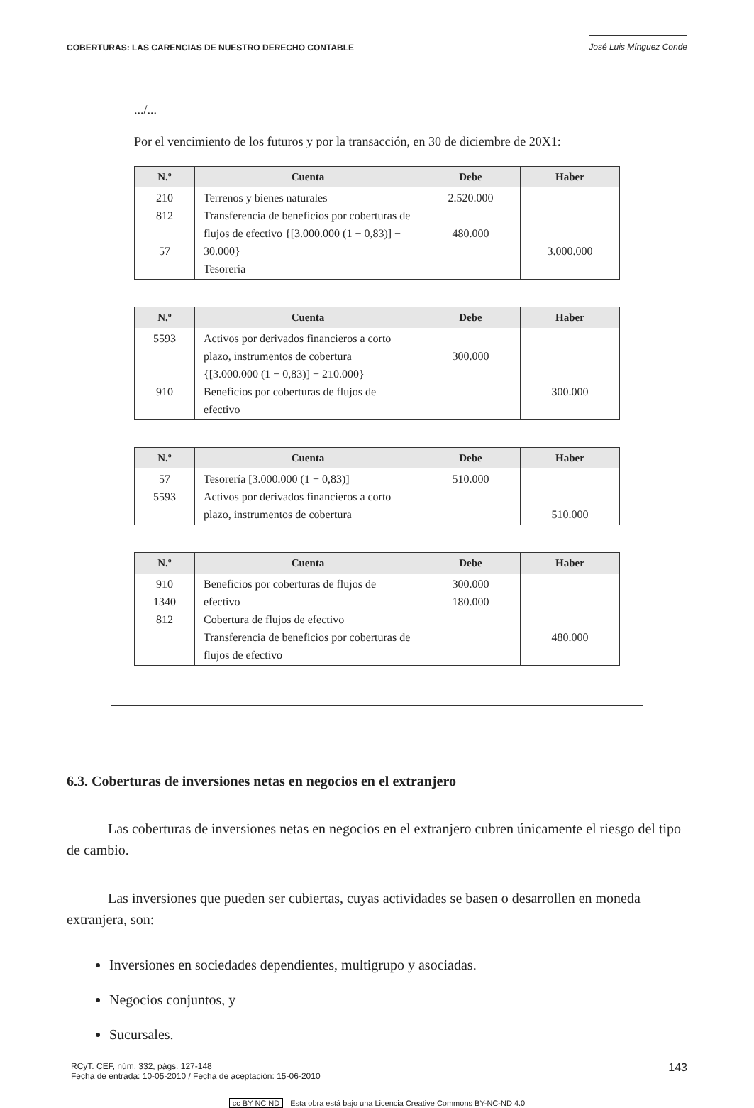COBERTURAS: LAS CARENCIAS DE NUESTRO DERECHO CONTABLE José Luis Mínguez Conde
.../...
Por el vencimiento de los futuros y por la transacción, en 30 de diciembre de 20X1:
| N.º | Cuenta | Debe | Haber |
| --- | --- | --- | --- |
| 210 812 57 | Terrenos y bienes naturales Transferencia de beneficios por coberturas de flujos de efectivo {[3.000.000 (1 − 0,83)] − 30.000} Tesorería | 2.520.000 480.000 | 3.000.000 |
| N.º | Cuenta | Debe | Haber |
| --- | --- | --- | --- |
| 5593 910 | Activos por derivados financieros a corto plazo, instrumentos de cobertura {[3.000.000 (1 − 0,83)] − 210.000} Beneficios por coberturas de flujos de efectivo | 300.000 | 300.000 |
| N.º | Cuenta | Debe | Haber |
| --- | --- | --- | --- |
| 57 5593 | Tesorería [3.000.000 (1 − 0,83)] Activos por derivados financieros a corto plazo, instrumentos de cobertura | 510.000 | 510.000 |
| N.º | Cuenta | Debe | Haber |
| --- | --- | --- | --- |
| 910 1340 812 | Beneficios por coberturas de flujos de efectivo Cobertura de flujos de efectivo Transferencia de beneficios por coberturas de flujos de efectivo | 300.000 180.000 | 480.000 |
6.3. Coberturas de inversiones netas en negocios en el extranjero
Las coberturas de inversiones netas en negocios en el extranjero cubren únicamente el riesgo del tipo de cambio.
Las inversiones que pueden ser cubiertas, cuyas actividades se basen o desarrollen en moneda extranjera, son:
Inversiones en sociedades dependientes, multigrupo y asociadas.
Negocios conjuntos, y
Sucursales.
RCyT. CEF, núm. 332, págs. 127-148
Fecha de entrada: 10-05-2010 / Fecha de aceptación: 15-06-2010
143
cc BY NC ND Esta obra está bajo una Licencia Creative Commons BY-NC-ND 4.0